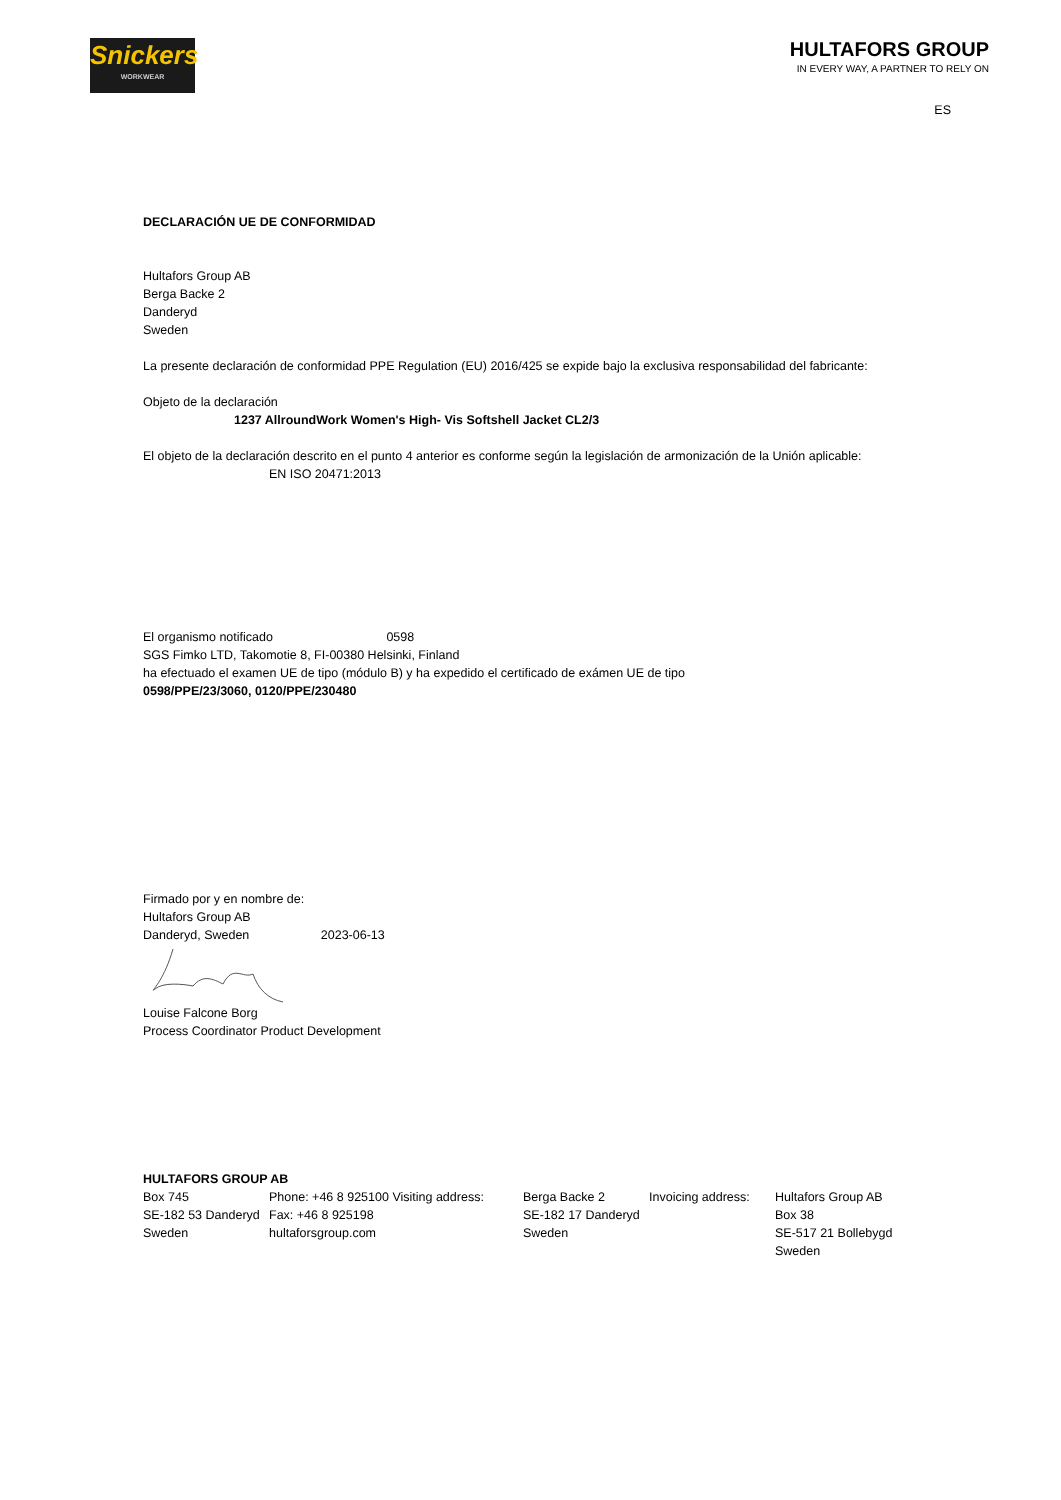Snickers
WORKWEAR
HULTAFORS GROUP
IN EVERY WAY, A PARTNER TO RELY ON
ES
DECLARACIÓN UE DE CONFORMIDAD
Hultafors Group AB
Berga Backe 2
Danderyd
Sweden
La presente declaración de conformidad PPE Regulation (EU) 2016/425 se expide bajo la exclusiva responsabilidad del fabricante:
Objeto de la declaración
1237 AllroundWork Women's High- Vis Softshell Jacket CL2/3
El objeto de la declaración descrito en el punto 4 anterior es conforme según la legislación de armonización de la Unión aplicable:
EN ISO 20471:2013
El organismo notificado 0598
SGS Fimko LTD, Takomotie 8, FI-00380 Helsinki, Finland
ha efectuado el examen UE de tipo (módulo B) y ha expedido el certificado de exámen UE de tipo
0598/PPE/23/3060, 0120/PPE/230480
Firmado por y en nombre de:
Hultafors Group AB
Danderyd, Sweden 2023-06-13
Louise Falcone Borg
Process Coordinator Product Development
HULTAFORS GROUP AB
Box 745
SE-182 53 Danderyd
Sweden
Phone: +46 8 925100 Visiting address:
Fax: +46 8 925198
hultaforsgroup.com
Berga Backe 2
SE-182 17 Danderyd
Sweden
Invoicing address:
Hultafors Group AB
Box 38
SE-517 21 Bollebygd
Sweden